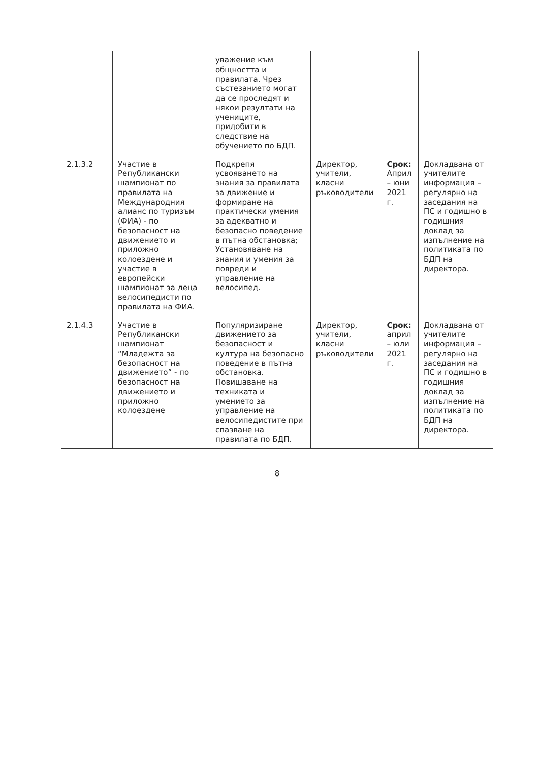| | | уважение към общността и правилата. Чрез състезанието могат да се проследят и някои резултати на учениците, придобити в следствие на обучението по БДП. | | | |
| 2.1.3.2 | Участие в Републикански шампионат по правилата на Международния алианс по туризъм (ФИА) - по безопасност на движението и приложно колоездене и участие в европейски шампионат за деца велосипедисти по правилата на ФИА. | Подкрепя усвояването на знания за правилата за движение и формиране на практически умения за адекватно и безопасно поведение в пътна обстановка; Установяване на знания и умения за повреди и управление на велосипед. | Директор, учители, класни ръководители | Срок: Април – юни 2021 г. | Докладвана от учителите информация – регулярно на заседания на ПС и годишно в годишния доклад за изпълнение на политиката по БДП на директора. |
| 2.1.4.3 | Участие в Републикански шампионат “Младежта за безопасност на движението” - по безопасност на движението и приложно колоездене | Популяризиране движението за безопасност и култура на безопасно поведение в пътна обстановка. Повишаване на техниката и умението за управление на велосипедистите при спазване на правилата по БДП. | Директор, учители, класни ръководители | Срок: април – юли 2021 г. | Докладвана от учителите информация – регулярно на заседания на ПС и годишно в годишния доклад за изпълнение на политиката по БДП на директора. |
8